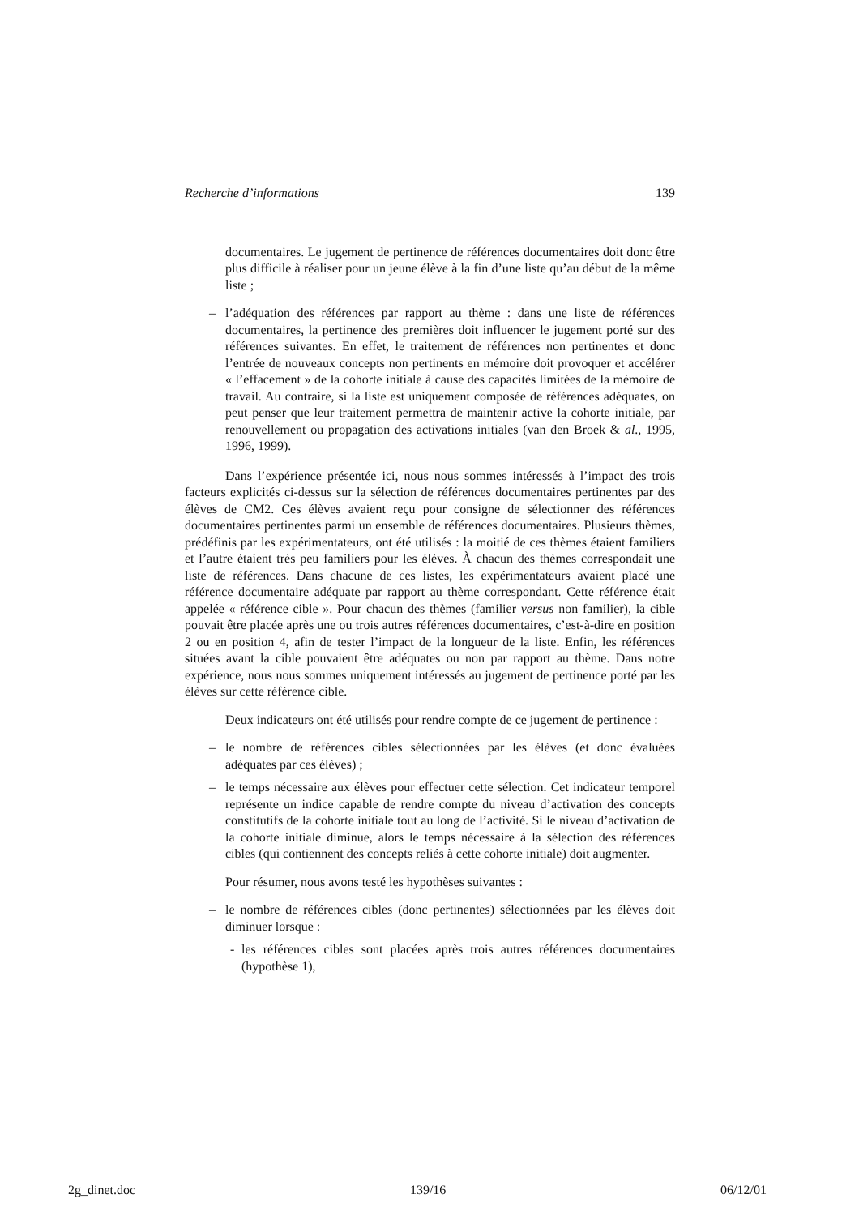Recherche d’informations 139
documentaires. Le jugement de pertinence de références documentaires doit donc être plus difficile à réaliser pour un jeune élève à la fin d’une liste qu’au début de la même liste ;
– l’adéquation des références par rapport au thème : dans une liste de références documentaires, la pertinence des premières doit influencer le jugement porté sur des références suivantes. En effet, le traitement de références non pertinentes et donc l’entrée de nouveaux concepts non pertinents en mémoire doit provoquer et accélérer « l’effacement » de la cohorte initiale à cause des capacités limitées de la mémoire de travail. Au contraire, si la liste est uniquement composée de références adéquates, on peut penser que leur traitement permettra de maintenir active la cohorte initiale, par renouvellement ou propagation des activations initiales (van den Broek & al., 1995, 1996, 1999).
Dans l’expérience présentée ici, nous nous sommes intéressés à l’impact des trois facteurs explicités ci-dessus sur la sélection de références documentaires pertinentes par des élèves de CM2. Ces élèves avaient reçu pour consigne de sélectionner des références documentaires pertinentes parmi un ensemble de références documentaires. Plusieurs thèmes, prédéfinis par les expérimentateurs, ont été utilisés : la moitié de ces thèmes étaient familiers et l’autre étaient très peu familiers pour les élèves. À chacun des thèmes correspondait une liste de références. Dans chacune de ces listes, les expérimentateurs avaient placé une référence documentaire adéquate par rapport au thème correspondant. Cette référence était appelée « référence cible ». Pour chacun des thèmes (familier versus non familier), la cible pouvait être placée après une ou trois autres références documentaires, c’est-à-dire en position 2 ou en position 4, afin de tester l’impact de la longueur de la liste. Enfin, les références situées avant la cible pouvaient être adéquates ou non par rapport au thème. Dans notre expérience, nous nous sommes uniquement intéressés au jugement de pertinence porté par les élèves sur cette référence cible.
Deux indicateurs ont été utilisés pour rendre compte de ce jugement de pertinence :
– le nombre de références cibles sélectionnées par les élèves (et donc évaluées adéquates par ces élèves) ;
– le temps nécessaire aux élèves pour effectuer cette sélection. Cet indicateur temporel représente un indice capable de rendre compte du niveau d’activation des concepts constitutifs de la cohorte initiale tout au long de l’activité. Si le niveau d’activation de la cohorte initiale diminue, alors le temps nécessaire à la sélection des références cibles (qui contiennent des concepts reliés à cette cohorte initiale) doit augmenter.
Pour résumer, nous avons testé les hypothèses suivantes :
– le nombre de références cibles (donc pertinentes) sélectionnées par les élèves doit diminuer lorsque :
- les références cibles sont placées après trois autres références documentaires (hypothèse 1),
2g_dinet.doc 139/16 06/12/01